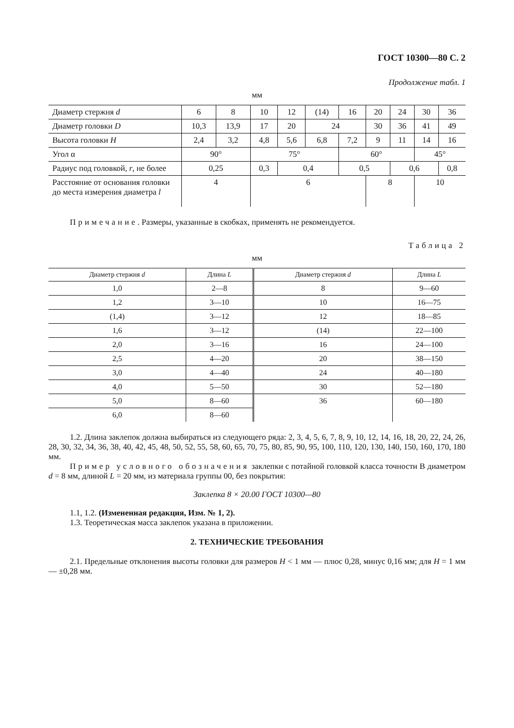ГОСТ 10300—80 С. 2
Продолжение табл. 1
мм
| Диаметр стержня d | 6 | 8 | 10 | 12 | (14) | 16 | 20 | 24 | 30 | 36 |
| Диаметр головки D | 10,3 | 13,9 | 17 | 20 | 24 | | 30 | 36 | 41 | 49 |
| Высота головки H | 2,4 | 3,2 | 4,8 | 5,6 | 6,8 | 7,2 | 9 | 11 | 14 | 16 |
| Угол α | 90° | | 75° | | | 60° | | | 45° | |
| Радиус под головкой, r , не более | 0,25 | | 0,3 | 0,4 | | 0,5 | | 0,6 | | 0,8 |
| Расстояние от основания головки до места измерения диаметра l | 4 | | 6 | | | | 8 | | 10 | |
Примечание. Размеры, указанные в скобках, применять не рекомендуется.
Таблица 2
мм
| Диаметр стержня d | Длина L | Диаметр стержня d | Длина L |
| --- | --- | --- | --- |
| 1,0 | 2—8 | 8 | 9—60 |
| 1,2 | 3—10 | 10 | 16—75 |
| (1,4) | 3—12 | 12 | 18—85 |
| 1,6 | 3—12 | (14) | 22—100 |
| 2,0 | 3—16 | 16 | 24—100 |
| 2,5 | 4—20 | 20 | 38—150 |
| 3,0 | 4—40 | 24 | 40—180 |
| 4,0 | 5—50 | 30 | 52—180 |
| 5,0 | 8—60 | 36 | 60—180 |
| 6,0 | 8—60 | | |
1.2. Длина заклепок должна выбираться из следующего ряда: 2, 3, 4, 5, 6, 7, 8, 9, 10, 12, 14, 16, 18, 20, 22, 24, 26, 28, 30, 32, 34, 36, 38, 40, 42, 45, 48, 50, 52, 55, 58, 60, 65, 70, 75, 80, 85, 90, 95, 100, 110, 120, 130, 140, 150, 160, 170, 180 мм.
Пример условного обозначения заклепки с потайной головкой класса точности В диаметром d = 8 мм, длиной L = 20 мм, из материала группы 00, без покрытия:
Заклепка 8 × 20.00 ГОСТ 10300—80
1.1, 1.2. (Измененная редакция, Изм. № 1, 2).
1.3. Теоретическая масса заклепок указана в приложении.
2. ТЕХНИЧЕСКИЕ ТРЕБОВАНИЯ
2.1. Предельные отклонения высоты головки для размеров H < 1 мм — плюс 0,28, минус 0,16 мм; для H = 1 мм — ±0,28 мм.